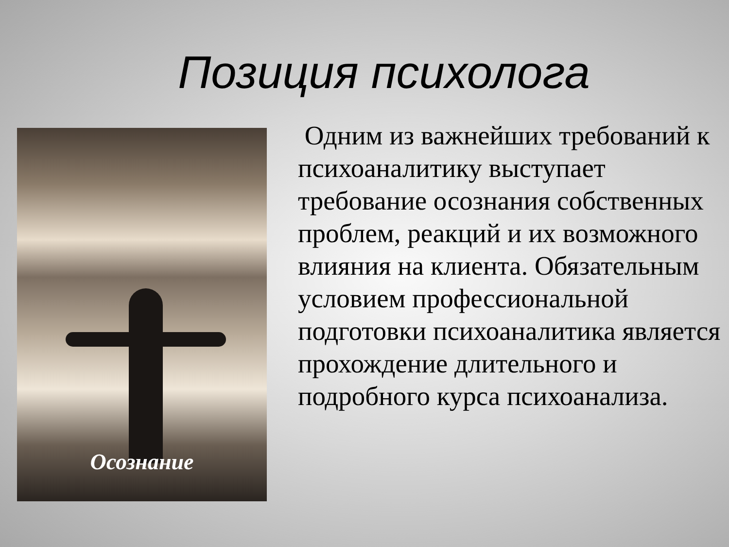Позиция психолога
Осознание
Одним из важнейших требований к психоаналитику выступает требование осознания собственных проблем, реакций и их возможного влияния на клиента. Обязательным условием профессиональной подготовки психоаналитика является прохождение длительного и подробного курса психоанализа.